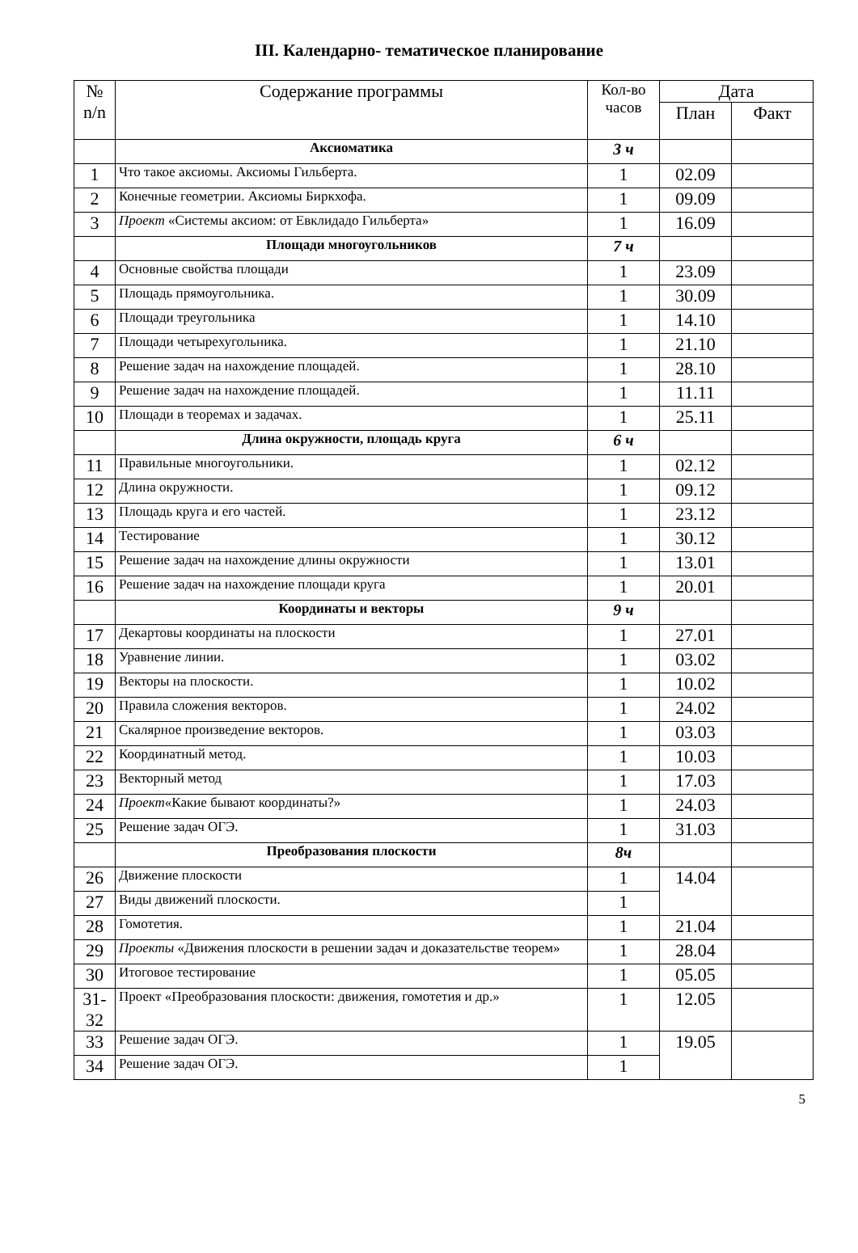III. Календарно- тематическое планирование
| № n/n | Содержание программы | Кол-во часов | Дата | |
| --- | --- | --- | --- | --- |
| | | | План | Факт |
| | Аксиоматика | 3 ч | | |
| 1 | Что такое аксиомы. Аксиомы Гильберта. | 1 | 02.09 | |
| 2 | Конечные геометрии. Аксиомы Биркхофа. | 1 | 09.09 | |
| 3 | Проект «Системы аксиом: от Евклидадо Гильберта» | 1 | 16.09 | |
| | Площади многоугольников | 7 ч | | |
| 4 | Основные свойства площади | 1 | 23.09 | |
| 5 | Площадь прямоугольника. | 1 | 30.09 | |
| 6 | Площади треугольника | 1 | 14.10 | |
| 7 | Площади четырехугольника. | 1 | 21.10 | |
| 8 | Решение задач на нахождение площадей. | 1 | 28.10 | |
| 9 | Решение задач на нахождение площадей. | 1 | 11.11 | |
| 10 | Площади в теоремах и задачах. | 1 | 25.11 | |
| | Длина окружности, площадь круга | 6 ч | | |
| 11 | Правильные многоугольники. | 1 | 02.12 | |
| 12 | Длина окружности. | 1 | 09.12 | |
| 13 | Площадь круга и его частей. | 1 | 23.12 | |
| 14 | Тестирование | 1 | 30.12 | |
| 15 | Решение задач на нахождение длины окружности | 1 | 13.01 | |
| 16 | Решение задач на нахождение площади круга | 1 | 20.01 | |
| | Координаты и векторы | 9 ч | | |
| 17 | Декартовы координаты на плоскости | 1 | 27.01 | |
| 18 | Уравнение линии. | 1 | 03.02 | |
| 19 | Векторы на плоскости. | 1 | 10.02 | |
| 20 | Правила сложения векторов. | 1 | 24.02 | |
| 21 | Скалярное произведение векторов. | 1 | 03.03 | |
| 22 | Координатный метод. | 1 | 10.03 | |
| 23 | Векторный метод | 1 | 17.03 | |
| 24 | Проект «Какие бывают координаты?» | 1 | 24.03 | |
| 25 | Решение задач ОГЭ. | 1 | 31.03 | |
| | Преобразования плоскости | 8ч | | |
| 26 | Движение плоскости | 1 | 14.04 | |
| 27 | Виды движений плоскости. | 1 | | |
| 28 | Гомотетия. | 1 | 21.04 | |
| 29 | Проекты «Движения плоскости в решении задач и доказательстве теорем» | 1 | 28.04 | |
| 30 | Итоговое тестирование | 1 | 05.05 | |
| 31- 32 | Проект «Преобразования плоскости: движения, гомотетия и др.» | 1 | 12.05 | |
| 33 | Решение задач ОГЭ. | 1 | 19.05 | |
| 34 | Решение задач ОГЭ. | 1 | | |
5